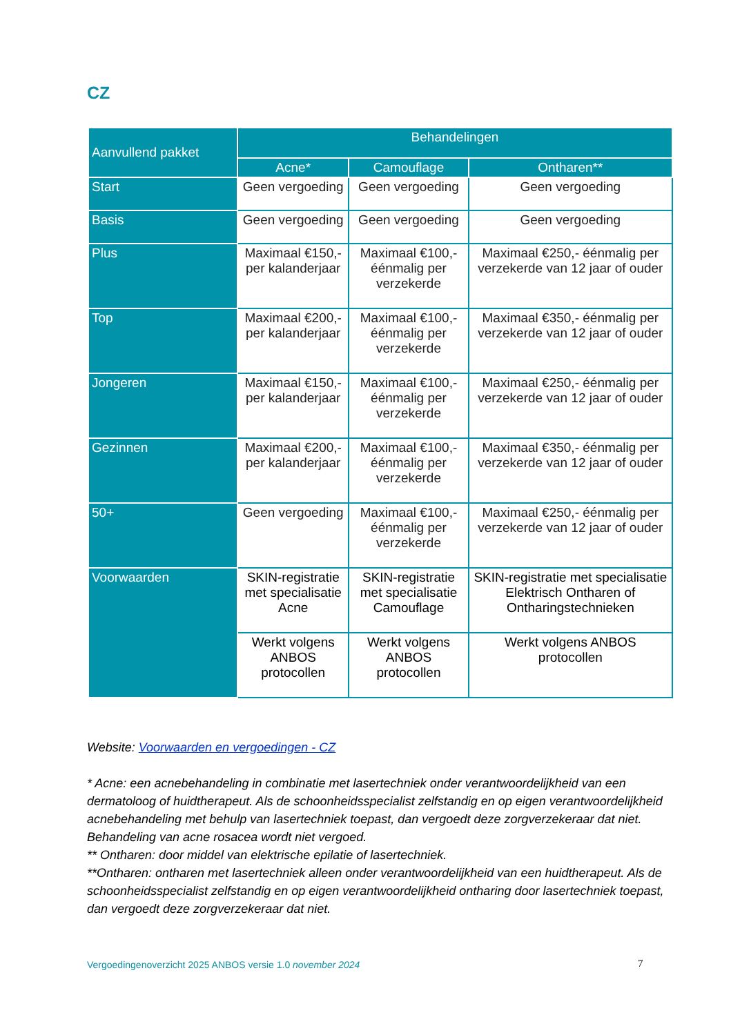CZ
| Aanvullend pakket | Behandelingen | | |
| --- | --- | --- | --- |
| | Acne* | Camouflage | Ontharen** |
| Start | Geen vergoeding | Geen vergoeding | Geen vergoeding |
| Basis | Geen vergoeding | Geen vergoeding | Geen vergoeding |
| Plus | Maximaal €150,- per kalanderjaar | Maximaal €100,- éénmalig per verzekerde | Maximaal €250,- éénmalig per verzekerde van 12 jaar of ouder |
| Top | Maximaal €200,- per kalanderjaar | Maximaal €100,- éénmalig per verzekerde | Maximaal €350,- éénmalig per verzekerde van 12 jaar of ouder |
| Jongeren | Maximaal €150,- per kalanderjaar | Maximaal €100,- éénmalig per verzekerde | Maximaal €250,- éénmalig per verzekerde van 12 jaar of ouder |
| Gezinnen | Maximaal €200,- per kalanderjaar | Maximaal €100,- éénmalig per verzekerde | Maximaal €350,- éénmalig per verzekerde van 12 jaar of ouder |
| 50+ | Geen vergoeding | Maximaal €100,- éénmalig per verzekerde | Maximaal €250,- éénmalig per verzekerde van 12 jaar of ouder |
| Voorwaarden | SKIN-registratie met specialisatie Acne | SKIN-registratie met specialisatie Camouflage | SKIN-registratie met specialisatie Elektrisch Ontharen of Ontharingstechnieken |
| | Werkt volgens ANBOS protocollen | Werkt volgens ANBOS protocollen | Werkt volgens ANBOS protocollen |
Website: Voorwaarden en vergoedingen - CZ
* Acne: een acnebehandeling in combinatie met lasertechniek onder verantwoordelijkheid van een dermatoloog of huidtherapeut. Als de schoonheidsspecialist zelfstandig en op eigen verantwoordelijkheid acnebehandeling met behulp van lasertechniek toepast, dan vergoedt deze zorgverzekeraar dat niet. Behandeling van acne rosacea wordt niet vergoed.
** Ontharen: door middel van elektrische epilatie of lasertechniek.
**Ontharen: ontharen met lasertechniek alleen onder verantwoordelijkheid van een huidtherapeut. Als de schoonheidsspecialist zelfstandig en op eigen verantwoordelijkheid ontharing door lasertechniek toepast, dan vergoedt deze zorgverzekeraar dat niet.
Vergoedingenoverzicht 2025 ANBOS versie 1.0 november 2024
7